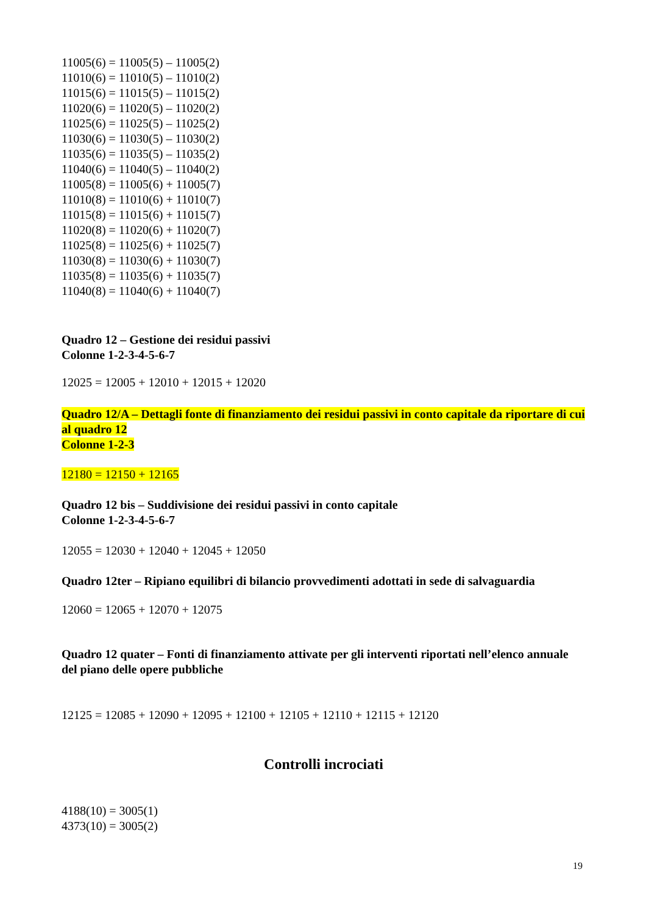11005(6) = 11005(5) – 11005(2)
11010(6) = 11010(5) – 11010(2)
11015(6) = 11015(5) – 11015(2)
11020(6) = 11020(5) – 11020(2)
11025(6) = 11025(5) – 11025(2)
11030(6) = 11030(5) – 11030(2)
11035(6) = 11035(5) – 11035(2)
11040(6) = 11040(5) – 11040(2)
11005(8) = 11005(6) + 11005(7)
11010(8) = 11010(6) + 11010(7)
11015(8) = 11015(6) + 11015(7)
11020(8) = 11020(6) + 11020(7)
11025(8) = 11025(6) + 11025(7)
11030(8) = 11030(6) + 11030(7)
11035(8) = 11035(6) + 11035(7)
11040(8) = 11040(6) + 11040(7)
Quadro 12 – Gestione dei residui passivi
Colonne 1-2-3-4-5-6-7
12025 = 12005 + 12010 + 12015 + 12020
Quadro 12/A – Dettagli fonte di finanziamento dei residui passivi in conto capitale da riportare di cui al quadro 12
Colonne 1-2-3
12180 = 12150 + 12165
Quadro 12 bis – Suddivisione dei residui passivi in conto capitale
Colonne 1-2-3-4-5-6-7
12055 = 12030 + 12040 + 12045 + 12050
Quadro 12ter – Ripiano equilibri di bilancio provvedimenti adottati in sede di salvaguardia
12060 = 12065 + 12070 + 12075
Quadro 12 quater – Fonti di finanziamento attivate per gli interventi riportati nell’elenco annuale del piano delle opere pubbliche
12125 = 12085 + 12090 + 12095 + 12100 + 12105 + 12110 + 12115 + 12120
Controlli incrociati
4188(10) = 3005(1)
4373(10) = 3005(2)
19